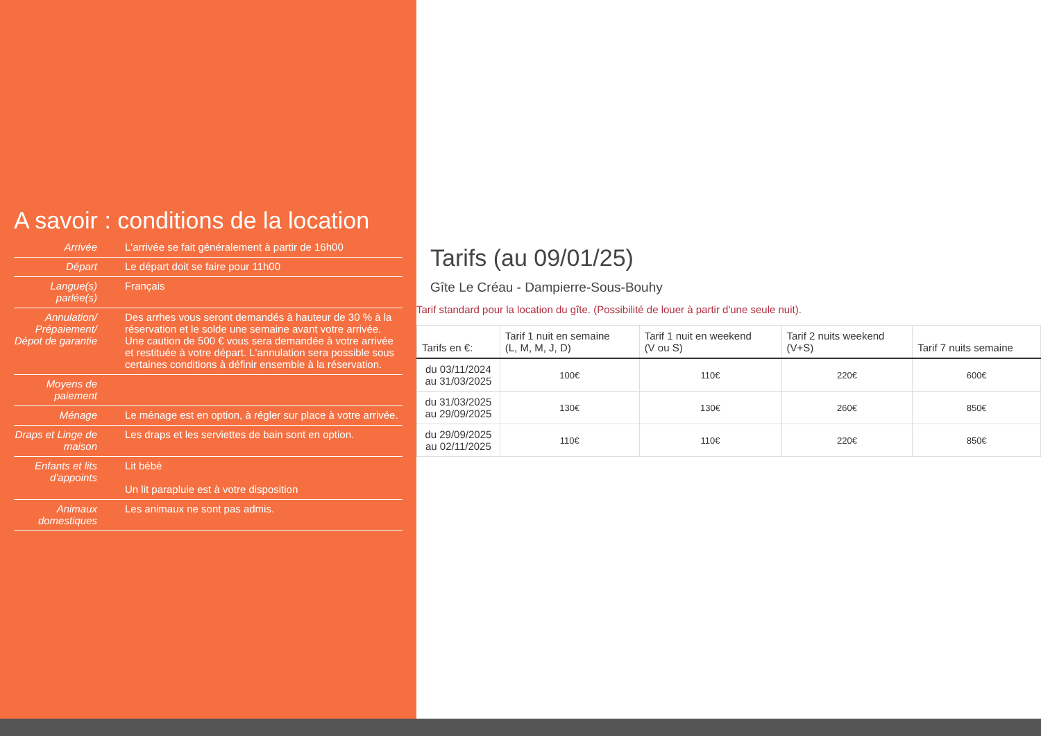A savoir : conditions de la location
| Arrivée | L'arrivée se fait généralement à partir de 16h00 |
| Départ | Le départ doit se faire pour 11h00 |
| Langue(s) parlée(s) | Français |
| Annulation/ Prépaiement/ Dépot de garantie | Des arrhes vous seront demandés à hauteur de 30 % à la réservation et le solde une semaine avant votre arrivée. Une caution de 500 € vous sera demandée à votre arrivée et restituée à votre départ. L'annulation sera possible sous certaines conditions à définir ensemble à la réservation. |
| Moyens de paiement | |
| Ménage | Le ménage est en option, à régler sur place à votre arrivée. |
| Draps et Linge de maison | Les draps et les serviettes de bain sont en option. |
| Enfants et lits d'appoints | Lit bébé Un lit parapluie est à votre disposition |
| Animaux domestiques | Les animaux ne sont pas admis. |
Tarifs (au 09/01/25)
Gîte Le Créau - Dampierre-Sous-Bouhy
Tarif standard pour la location du gîte. (Possibilité de louer à partir d'une seule nuit).
| Tarifs en €: | Tarif 1 nuit en semaine (L, M, M, J, D) | Tarif 1 nuit en weekend (V ou S) | Tarif 2 nuits weekend (V+S) | Tarif 7 nuits semaine |
| --- | --- | --- | --- | --- |
| du 03/11/2024 au 31/03/2025 | 100€ | 110€ | 220€ | 600€ |
| du 31/03/2025 au 29/09/2025 | 130€ | 130€ | 260€ | 850€ |
| du 29/09/2025 au 02/11/2025 | 110€ | 110€ | 220€ | 850€ |